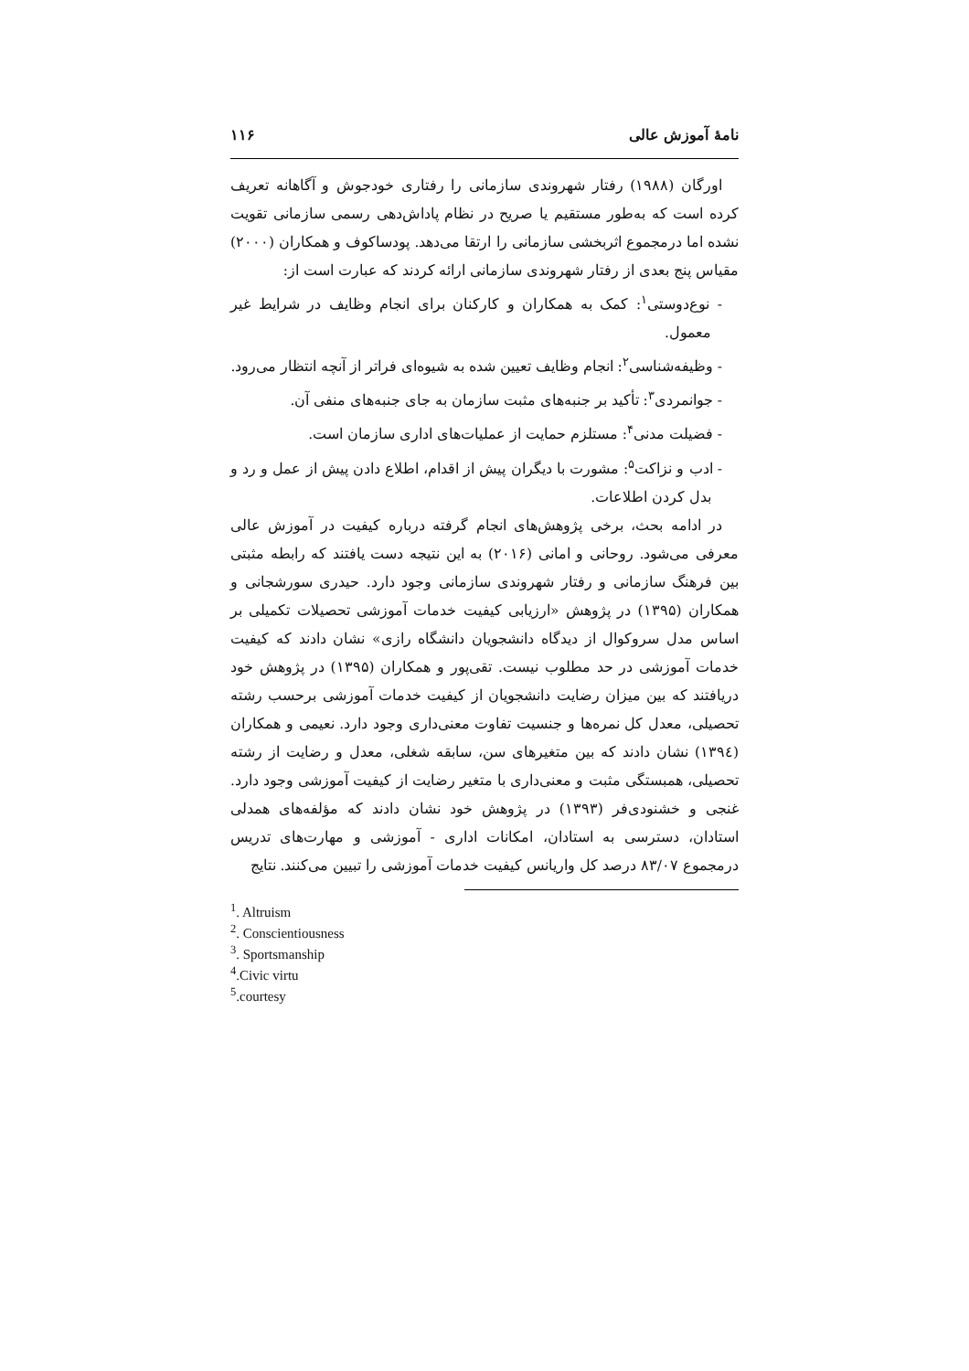نامهٔ آموزش عالی ۱۱۶
اورگان (۱۹۸۸) رفتار شهروندی سازمانی را رفتاری خودجوش و آگاهانه تعریف کرده است که به‌طور مستقیم یا صریح در نظام پاداش‌دهی رسمی سازمانی تقویت نشده اما درمجموع اثربخشی سازمانی را ارتقا می‌دهد. پودساکوف و همکاران (۲۰۰۰) مقیاس پنج بعدی از رفتار شهروندی سازمانی ارائه کردند که عبارت است از:
- نوع‌دوستی<sup>۱</sup>: کمک به همکاران و کارکنان برای انجام وظایف در شرایط غیر معمول.
- وظیفه‌شناسی<sup>۲</sup>: انجام وظایف تعیین شده به شیوه‌ای فراتر از آنچه انتظار می‌رود.
- جوانمردی<sup>۳</sup>: تأکید بر جنبه‌های مثبت سازمان به جای جنبه‌های منفی آن.
- فضیلت مدنی<sup>۴</sup>: مستلزم حمایت از عملیات‌های اداری سازمان است.
- ادب و نزاکت<sup>۵</sup>: مشورت با دیگران پیش از اقدام، اطلاع دادن پیش از عمل و رد و بدل کردن اطلاعات.
در ادامه بحث، برخی پژوهش‌های انجام گرفته درباره کیفیت در آموزش عالی معرفی می‌شود. روحانی و امانی (۲۰۱۶) به این نتیجه دست یافتند که رابطه مثبتی بین فرهنگ سازمانی و رفتار شهروندی سازمانی وجود دارد. حیدری سورشجانی و همکاران (۱۳۹۵) در پژوهش «ارزیابی کیفیت خدمات آموزشی تحصیلات تکمیلی بر اساس مدل سروکوال از دیدگاه دانشجویان دانشگاه رازی» نشان دادند که کیفیت خدمات آموزشی در حد مطلوب نیست. تقی‌پور و همکاران (۱۳۹۵) در پژوهش خود دریافتند که بین میزان رضایت دانشجویان از کیفیت خدمات آموزشی برحسب رشته تحصیلی، معدل کل نمره‌ها و جنسیت تفاوت معنی‌داری وجود دارد. نعیمی و همکاران (۱۳۹٤) نشان دادند که بین متغیرهای سن، سابقه شغلی، معدل و رضایت از رشته تحصیلی، همبستگی مثبت و معنی‌داری با متغیر رضایت از کیفیت آموزشی وجود دارد. غنجی و خشنودی‌فر (۱۳۹۳) در پژوهش خود نشان دادند که مؤلفه‌های همدلی استادان، دسترسی به استادان، امکانات اداری - آموزشی و مهارت‌های تدریس درمجموع ۸۳/۰۷ درصد کل واریانس کیفیت خدمات آموزشی را تبیین می‌کنند. نتایج
<sup>1</sup>. Altruism
<sup>2</sup>. Conscientiousness
<sup>3</sup>. Sportsmanship
<sup>4</sup>.Civic virtu
<sup>5</sup>.courtesy